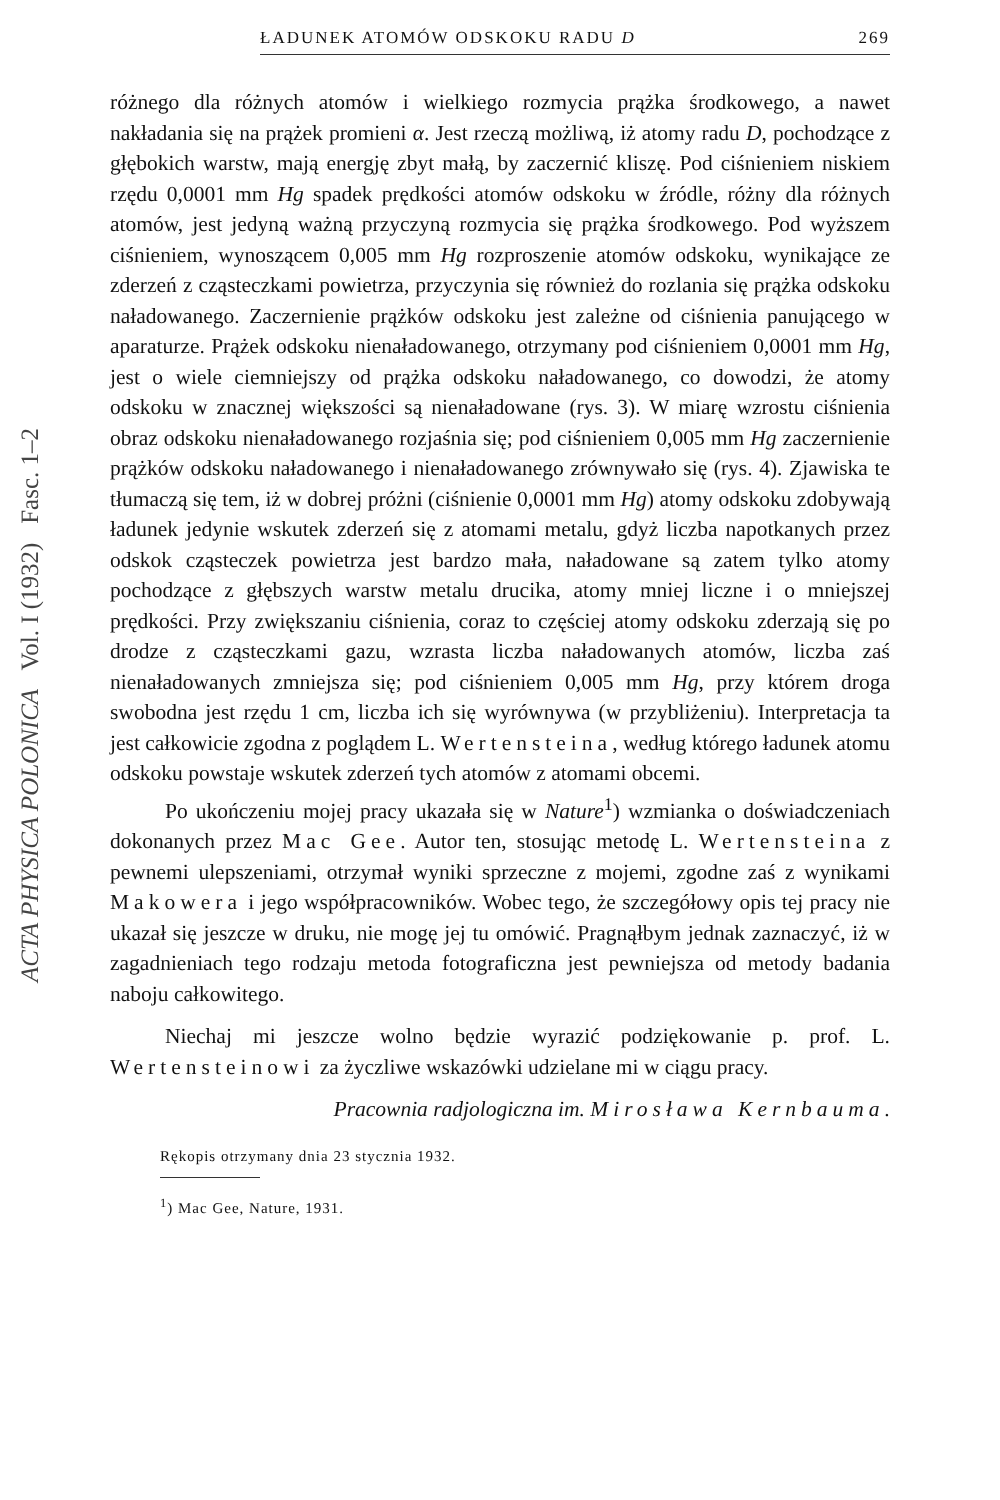ACTA PHYSICA POLONICA Vol. I (1932) Fasc. 1–2
ŁADUNEK ATOMÓW ODSKOKU RADU D 269
różnego dla różnych atomów i wielkiego rozmycia prążka środkowego, a nawet nakładania się na prążek promieni α. Jest rzeczą możliwą, iż atomy radu D, pochodzące z głębokich warstw, mają energję zbyt małą, by zaczernić kliszę. Pod ciśnieniem niskiem rzędu 0,0001 mm Hg spadek prędkości atomów odskoku w źródle, różny dla różnych atomów, jest jedyną ważną przyczyną rozmycia się prążka środkowego. Pod wyższem ciśnieniem, wynoszącem 0,005 mm Hg rozproszenie atomów odskoku, wynikające ze zderzeń z cząsteczkami powietrza, przyczynia się również do rozlania się prążka odskoku naładowanego. Zaczernienie prążków odskoku jest zależne od ciśnienia panującego w aparaturze. Prążek odskoku nienaładowanego, otrzymany pod ciśnieniem 0,0001 mm Hg, jest o wiele ciemniejszy od prążka odskoku naładowanego, co dowodzi, że atomy odskoku w znacznej większości są nienaładowane (rys. 3). W miarę wzrostu ciśnienia obraz odskoku nienaładowanego rozjaśnia się; pod ciśnieniem 0,005 mm Hg zaczernienie prążków odskoku naładowanego i nienaładowanego zrównywało się (rys. 4). Zjawiska te tłumaczą się tem, iż w dobrej próżni (ciśnienie 0,0001 mm Hg) atomy odskoku zdobywają ładunek jedynie wskutek zderzeń się z atomami metalu, gdyż liczba napotkanych przez odskok cząsteczek powietrza jest bardzo mała, naładowane są zatem tylko atomy pochodzące z głębszych warstw metalu drucika, atomy mniej liczne i o mniejszej prędkości. Przy zwiększaniu ciśnienia, coraz to częściej atomy odskoku zderzają się po drodze z cząsteczkami gazu, wzrasta liczba naładowanych atomów, liczba zaś nienaładowanych zmniejsza się; pod ciśnieniem 0,005 mm Hg, przy którem droga swobodna jest rzędu 1 cm, liczba ich się wyrównywa (w przybliżeniu). Interpretacja ta jest całkowicie zgodna z poglądem L. Wertensteina, według którego ładunek atomu odskoku powstaje wskutek zderzeń tych atomów z atomami obcemi.
Po ukończeniu mojej pracy ukazała się w Nature<sup>1</sup>) wzmianka o doświadczeniach dokonanych przez Mac Gee. Autor ten, stosując metodę L. Wertensteina z pewnemi ulepszeniami, otrzymał wyniki sprzeczne z mojemi, zgodne zaś z wynikami Makowera i jego współpracowników. Wobec tego, że szczegółowy opis tej pracy nie ukazał się jeszcze w druku, nie mogę jej tu omówić. Pragnąłbym jednak zaznaczyć, iż w zagadnieniach tego rodzaju metoda fotograficzna jest pewniejsza od metody badania naboju całkowitego.
Niechaj mi jeszcze wolno będzie wyrazić podziękowanie p. prof. L. Wertensteinowi za życzliwe wskazówki udzielane mi w ciągu pracy.
Pracownia radjologiczna im. Mirosława Kernbauma.
Rękopis otrzymany dnia 23 stycznia 1932.
<sup>1</sup>) Mac Gee, Nature, 1931.